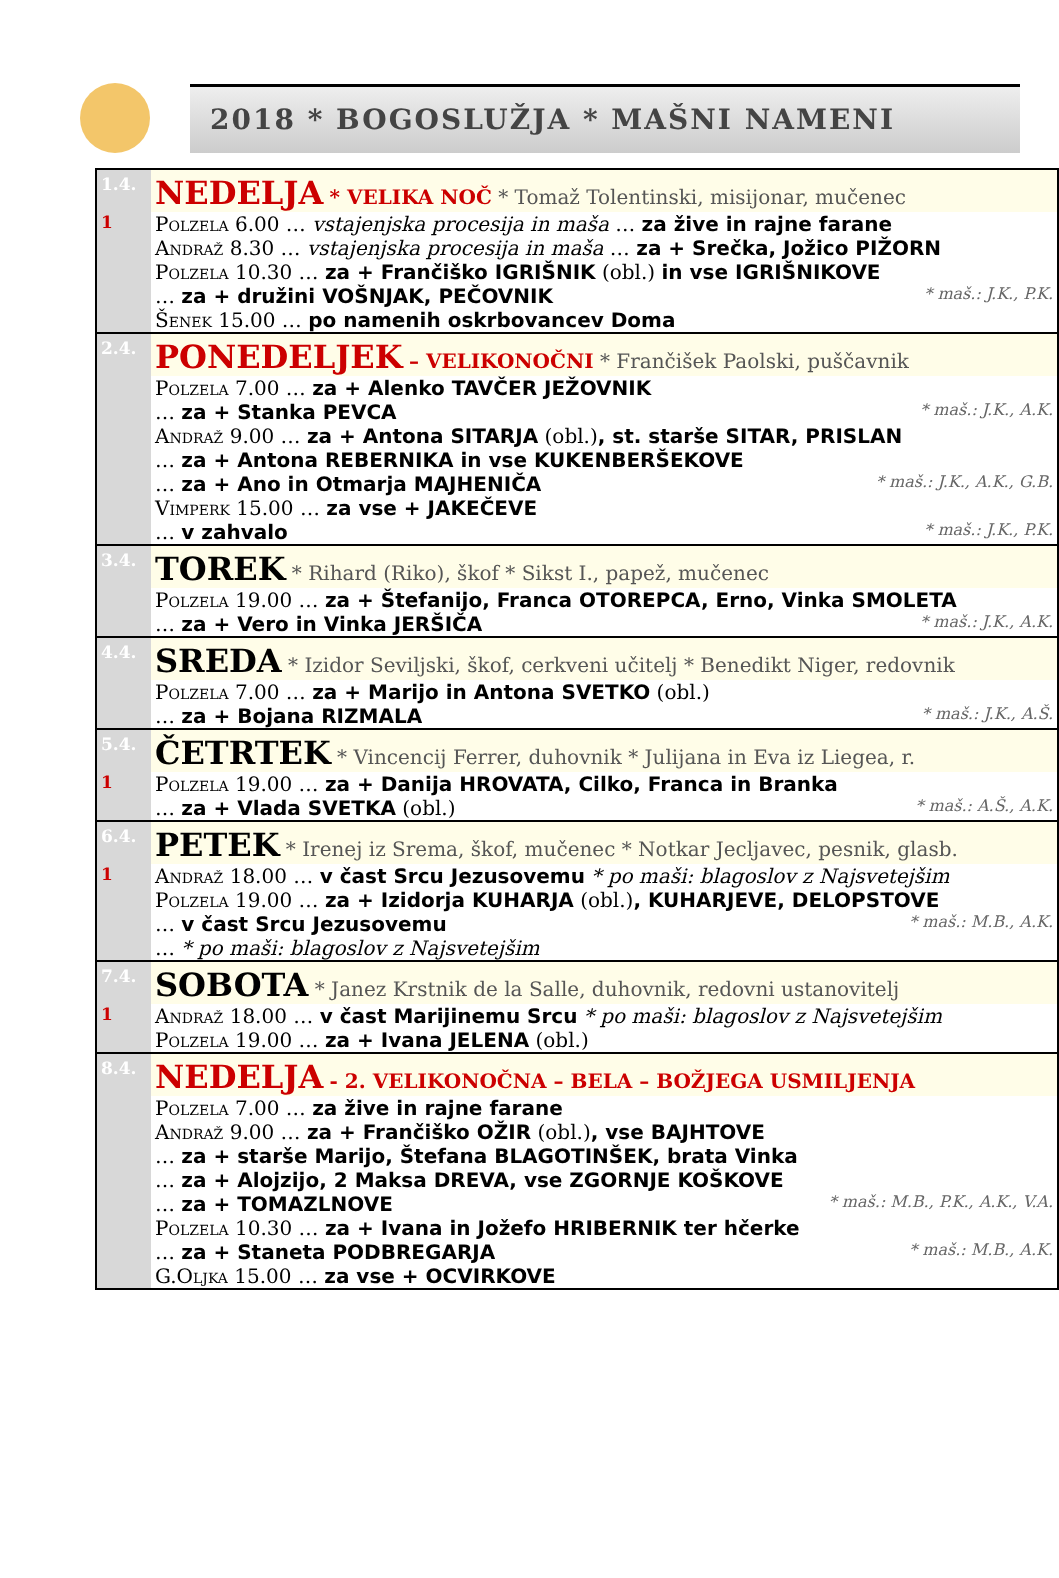2018 * BOGOSLUŽJA * MAŠNI NAMENI
| 1.4. | NEDELJA * VELIKA NOČ * Tomaž Tolentinski, misijonar, mučenec |
| 1 | Polzela 6.00 … vstajenjska procesija in maša … za žive in rajne farane Andraž 8.30 … vstajenjska procesija in maša … za + Srečka, Jožico PIŽORN Polzela 10.30 … za + Frančiško IGRIŠNIK (obl.) in vse IGRIŠNIKOVE … za + družini VOŠNJAK, PEČOVNIK * maš.: J.K., P.K. Šenek 15.00 … po namenih oskrbovancev Doma |
| 2.4. | PONEDELJEK – VELIKONOČNI * Frančišek Paolski, puščavnik |
| | Polzela 7.00 … za + Alenko TAVČER JEŽOVNIK … za + Stanka PEVCA * maš.: J.K., A.K. Andraž 9.00 … za + Antona SITARJA (obl.) , st. starše SITAR, PRISLAN … za + Antona REBERNIKA in vse KUKENBERŠEKOVE … za + Ano in Otmarja MAJHENIČA * maš.: J.K., A.K., G.B. Vimperk 15.00 … za vse + JAKEČEVE … v zahvalo * maš.: J.K., P.K. |
| 3.4. | TOREK * Rihard (Riko), škof * Sikst I., papež, mučenec |
| | Polzela 19.00 … za + Štefanijo, Franca OTOREPCA, Erno, Vinka SMOLETA … za + Vero in Vinka JERŠIČA * maš.: J.K., A.K. |
| 4.4. | SREDA * Izidor Seviljski, škof, cerkveni učitelj * Benedikt Niger, redovnik |
| | Polzela 7.00 … za + Marijo in Antona SVETKO (obl.) … za + Bojana RIZMALA * maš.: J.K., A.Š. |
| 5.4. | ČETRTEK * Vincencij Ferrer, duhovnik * Julijana in Eva iz Liegea, r. |
| 1 | Polzela 19.00 … za + Danija HROVATA, Cilko, Franca in Branka … za + Vlada SVETKA (obl.) * maš.: A.Š., A.K. |
| 6.4. | PETEK * Irenej iz Srema, škof, mučenec * Notkar Jecljavec, pesnik, glasb. |
| 1 | Andraž 18.00 … v čast Srcu Jezusovemu * po maši: blagoslov z Najsvetejšim Polzela 19.00 … za + Izidorja KUHARJA (obl.) , KUHARJEVE, DELOPSTOVE … v čast Srcu Jezusovemu * maš.: M.B., A.K. … * po maši: blagoslov z Najsvetejšim |
| 7.4. | SOBOTA * Janez Krstnik de la Salle, duhovnik, redovni ustanovitelj |
| 1 | Andraž 18.00 … v čast Marijinemu Srcu * po maši: blagoslov z Najsvetejšim Polzela 19.00 … za + Ivana JELENA (obl.) |
| 8.4. | NEDELJA - 2. VELIKONOČNA – BELA – BOŽJEGA USMILJENJA |
| | Polzela 7.00 … za žive in rajne farane Andraž 9.00 … za + Frančiško OŽIR (obl.) , vse BAJHTOVE … za + starše Marijo, Štefana BLAGOTINŠEK, brata Vinka … za + Alojzijo, 2 Maksa DREVA, vse ZGORNJE KOŠKOVE … za + TOMAZLNOVE * maš.: M.B., P.K., A.K., V.A. Polzela 10.30 … za + Ivana in Jožefo HRIBERNIK ter hčerke … za + Staneta PODBREGARJA * maš.: M.B., A.K. G.Oljka 15.00 … za vse + OCVIRKOVE |